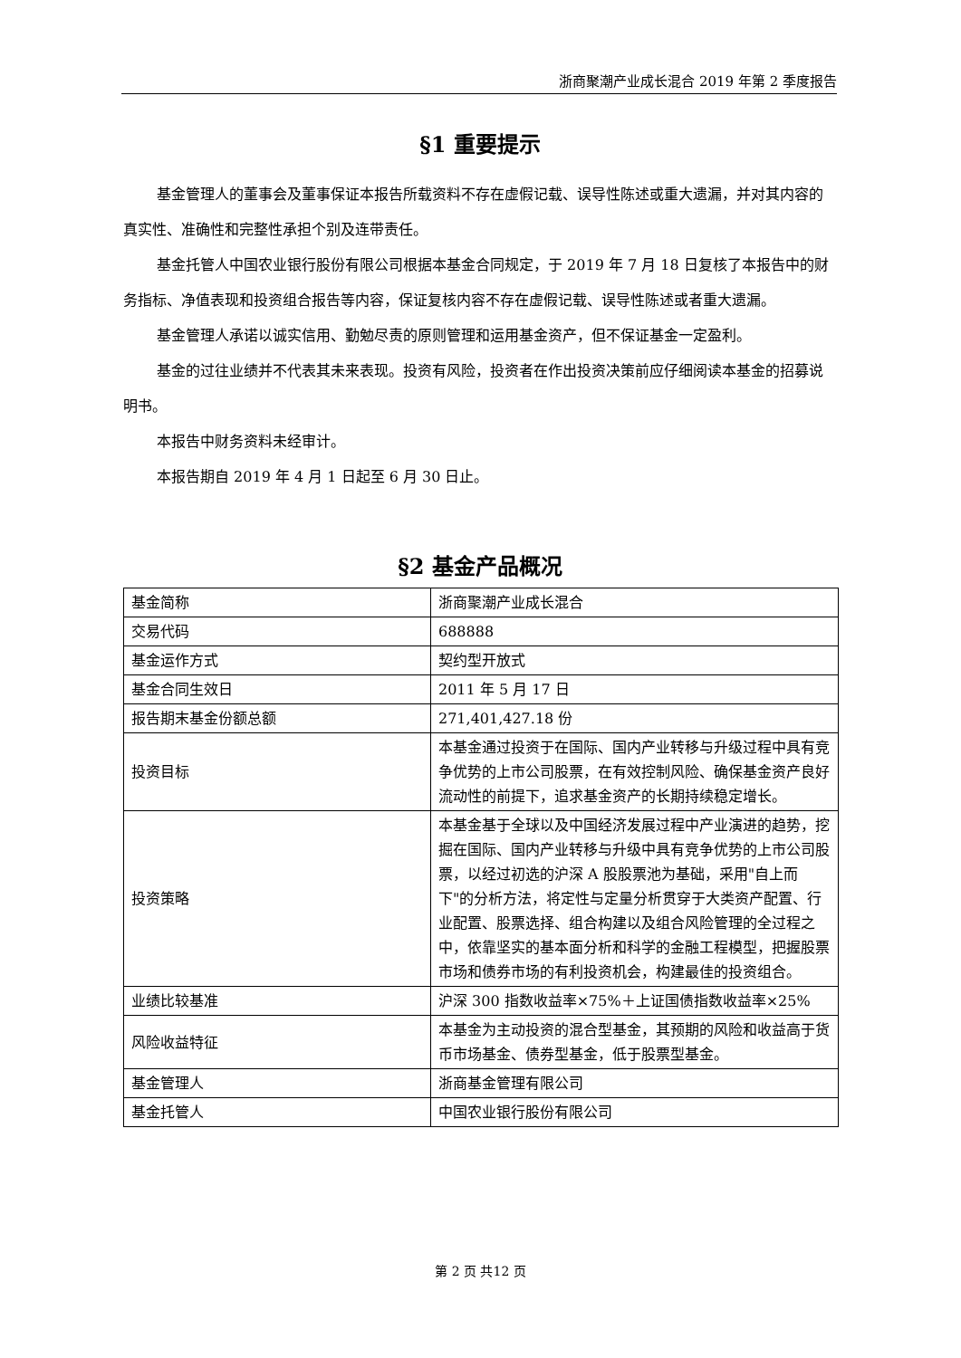浙商聚潮产业成长混合 2019 年第 2 季度报告
§1 重要提示
基金管理人的董事会及董事保证本报告所载资料不存在虚假记载、误导性陈述或重大遗漏，并对其内容的真实性、准确性和完整性承担个别及连带责任。
基金托管人中国农业银行股份有限公司根据本基金合同规定，于 2019 年 7 月 18 日复核了本报告中的财务指标、净值表现和投资组合报告等内容，保证复核内容不存在虚假记载、误导性陈述或者重大遗漏。
基金管理人承诺以诚实信用、勤勉尽责的原则管理和运用基金资产，但不保证基金一定盈利。
基金的过往业绩并不代表其未来表现。投资有风险，投资者在作出投资决策前应仔细阅读本基金的招募说明书。
本报告中财务资料未经审计。
本报告期自 2019 年 4 月 1 日起至 6 月 30 日止。
§2 基金产品概况
| 基金简称 | 浙商聚潮产业成长混合 |
| 交易代码 | 688888 |
| 基金运作方式 | 契约型开放式 |
| 基金合同生效日 | 2011 年 5 月 17 日 |
| 报告期末基金份额总额 | 271,401,427.18 份 |
| 投资目标 | 本基金通过投资于在国际、国内产业转移与升级过程中具有竞争优势的上市公司股票，在有效控制风险、确保基金资产良好流动性的前提下，追求基金资产的长期持续稳定增长。 |
| 投资策略 | 本基金基于全球以及中国经济发展过程中产业演进的趋势，挖掘在国际、国内产业转移与升级中具有竞争优势的上市公司股票，以经过初选的沪深 A 股股票池为基础，采用"自上而下"的分析方法，将定性与定量分析贯穿于大类资产配置、行业配置、股票选择、组合构建以及组合风险管理的全过程之中，依靠坚实的基本面分析和科学的金融工程模型，把握股票市场和债券市场的有利投资机会，构建最佳的投资组合。 |
| 业绩比较基准 | 沪深 300 指数收益率×75%＋上证国债指数收益率×25% |
| 风险收益特征 | 本基金为主动投资的混合型基金，其预期的风险和收益高于货币市场基金、债券型基金，低于股票型基金。 |
| 基金管理人 | 浙商基金管理有限公司 |
| 基金托管人 | 中国农业银行股份有限公司 |
第 2 页 共12 页